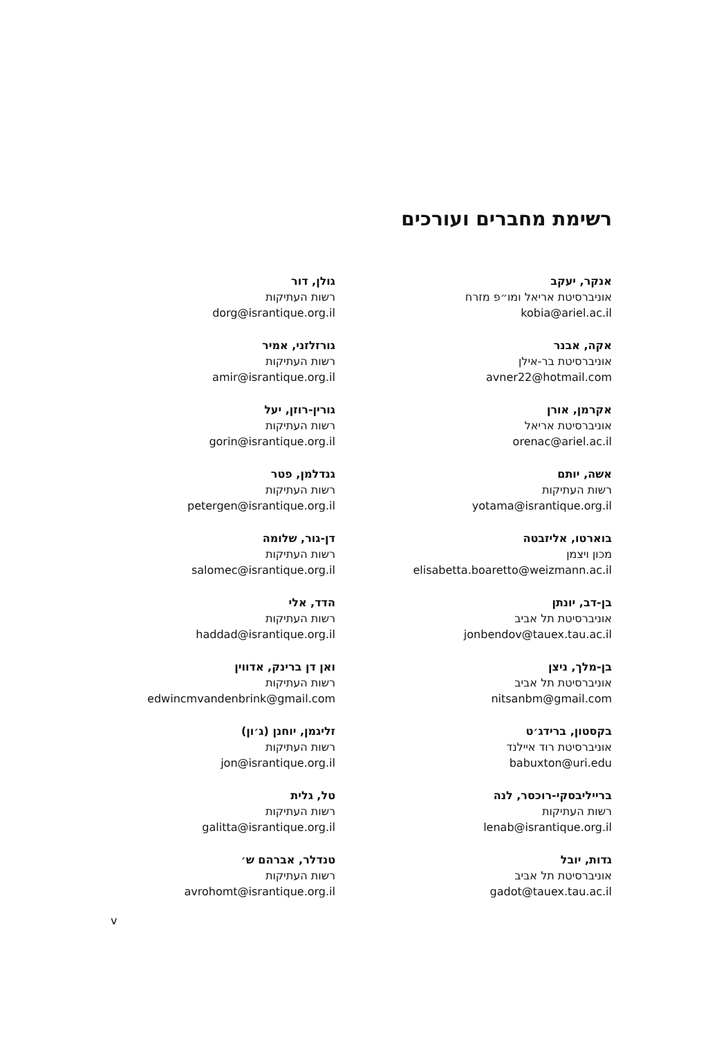רשימת מחברים ועורכים
אנקר, יעקב
אוניברסיטת אריאל ומו״פ מזרח
kobia@ariel.ac.il
אקה, אבנר
אוניברסיטת בר-אילן
avner22@hotmail.com
אקרמן, אורן
אוניברסיטת אריאל
orenac@ariel.ac.il
אשה, יותם
רשות העתיקות
yotama@israntique.org.il
בוארטו, אליזבטה
מכון ויצמן
elisabetta.boaretto@weizmann.ac.il
בן-דב, יונתן
אוניברסיטת תל אביב
jonbendov@tauex.tau.ac.il
בן-מלך, ניצן
אוניברסיטת תל אביב
nitsanbm@gmail.com
בקסטון, ברידג׳ט
אוניברסיטת רוד איילנד
babuxton@uri.edu
ברייליבסקי-רוכסר, לנה
רשות העתיקות
lenab@israntique.org.il
גדות, יובל
אוניברסיטת תל אביב
gadot@tauex.tau.ac.il
גולן, דור
רשות העתיקות
dorg@israntique.org.il
גורזלזני, אמיר
רשות העתיקות
amir@israntique.org.il
גורין-רוזן, יעל
רשות העתיקות
gorin@israntique.org.il
גנדלמן, פטר
רשות העתיקות
petergen@israntique.org.il
דן-גור, שלומה
רשות העתיקות
salomec@israntique.org.il
הדד, אלי
רשות העתיקות
haddad@israntique.org.il
ואן דן ברינק, אדווין
רשות העתיקות
edwincmvandenbrink@gmail.com
זליגמן, יוחנן (ג׳ון)
רשות העתיקות
jon@israntique.org.il
טל, גלית
רשות העתיקות
galitta@israntique.org.il
טנדלר, אברהם ש׳
רשות העתיקות
avrohomt@israntique.org.il
v